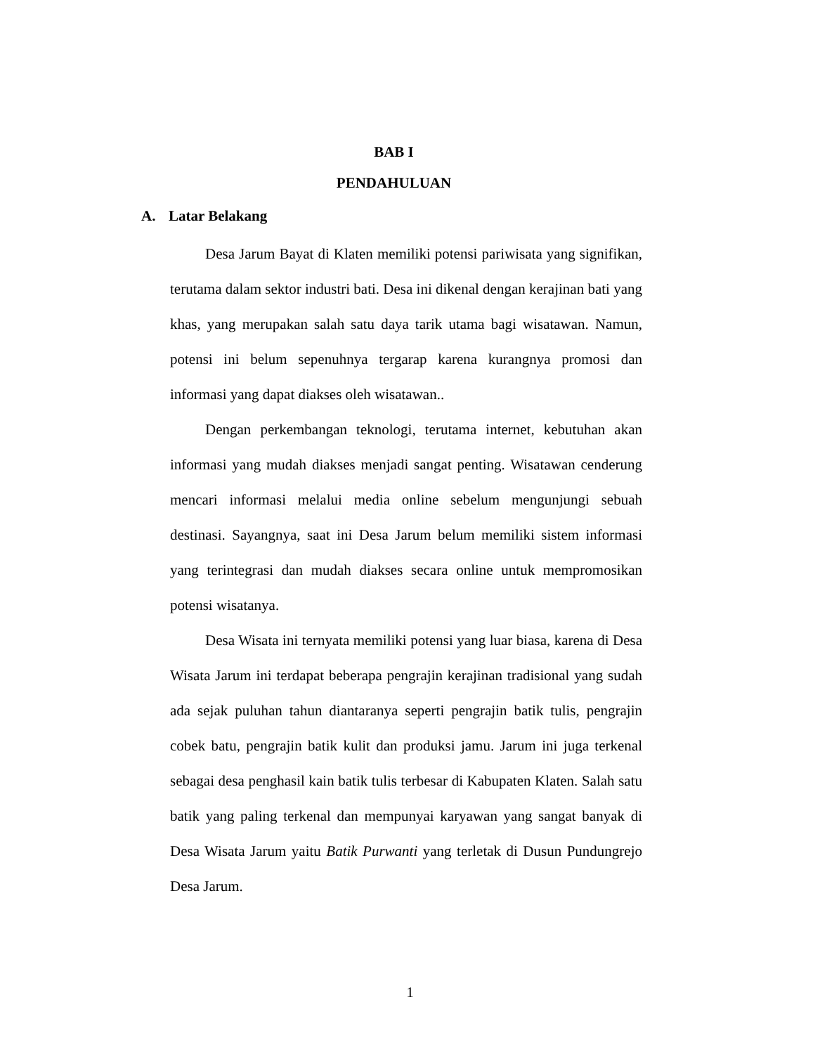BAB I
PENDAHULUAN
A. Latar Belakang
Desa Jarum Bayat di Klaten memiliki potensi pariwisata yang signifikan, terutama dalam sektor industri bati. Desa ini dikenal dengan kerajinan bati yang khas, yang merupakan salah satu daya tarik utama bagi wisatawan. Namun, potensi ini belum sepenuhnya tergarap karena kurangnya promosi dan informasi yang dapat diakses oleh wisatawan..
Dengan perkembangan teknologi, terutama internet, kebutuhan akan informasi yang mudah diakses menjadi sangat penting. Wisatawan cenderung mencari informasi melalui media online sebelum mengunjungi sebuah destinasi. Sayangnya, saat ini Desa Jarum belum memiliki sistem informasi yang terintegrasi dan mudah diakses secara online untuk mempromosikan potensi wisatanya.
Desa Wisata ini ternyata memiliki potensi yang luar biasa, karena di Desa Wisata Jarum ini terdapat beberapa pengrajin kerajinan tradisional yang sudah ada sejak puluhan tahun diantaranya seperti pengrajin batik tulis, pengrajin cobek batu, pengrajin batik kulit dan produksi jamu. Jarum ini juga terkenal sebagai desa penghasil kain batik tulis terbesar di Kabupaten Klaten. Salah satu batik yang paling terkenal dan mempunyai karyawan yang sangat banyak di Desa Wisata Jarum yaitu Batik Purwanti yang terletak di Dusun Pundungrejo Desa Jarum.
1